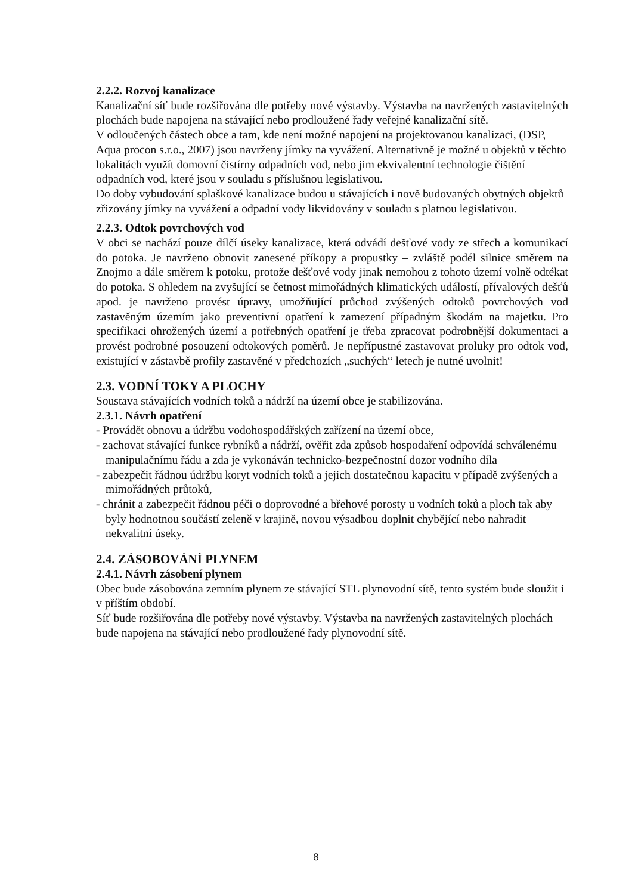2.2.2. Rozvoj kanalizace
Kanalizační síť bude rozšiřována dle potřeby nové výstavby. Výstavba na navržených zastavitelných plochách bude napojena na stávající nebo prodloužené řady veřejné kanalizační sítě.
V odloučených částech obce a tam, kde není možné napojení na projektovanou kanalizaci, (DSP, Aqua procon s.r.o., 2007) jsou navrženy jímky na vyvážení. Alternativně je možné u objektů v těchto lokalitách využít domovní čistírny odpadních vod, nebo jim ekvivalentní technologie čištění odpadních vod, které jsou v souladu s příslušnou legislativou.
Do doby vybudování splaškové kanalizace budou u stávajících i nově budovaných obytných objektů zřizovány jímky na vyvážení a odpadní vody likvidovány v souladu s platnou legislativou.
2.2.3. Odtok povrchových vod
V obci se nachází pouze dílčí úseky kanalizace, která odvádí dešťové vody ze střech a komunikací do potoka. Je navrženo obnovit zanesené příkopy a propustky – zvláště podél silnice směrem na Znojmo a dále směrem k potoku, protože dešťové vody jinak nemohou z tohoto území volně odtékat do potoka. S ohledem na zvyšující se četnost mimořádných klimatických událostí, přívalových dešťů apod. je navrženo provést úpravy, umožňující průchod zvýšených odtoků povrchových vod zastavěným územím jako preventivní opatření k zamezení případným škodám na majetku. Pro specifikaci ohrožených území a potřebných opatření je třeba zpracovat podrobnější dokumentaci a provést podrobné posouzení odtokových poměrů. Je nepřípustné zastavovat proluky pro odtok vod, existující v zástavbě profily zastavěné v předchozích „suchých“ letech je nutné uvolnit!
2.3. VODNÍ TOKY A PLOCHY
Soustava stávajících vodních toků a nádrží na území obce je stabilizována.
2.3.1. Návrh opatření
- Provádět obnovu a údržbu vodohospodářských zařízení na území obce,
- zachovat stávající funkce rybníků a nádrží, ověřit zda způsob hospodaření odpovídá schválenému manipulačnímu řádu a zda je vykonáván technicko-bezpečnostní dozor vodního díla
- zabezpečit řádnou údržbu koryt vodních toků a jejich dostatečnou kapacitu v případě zvýšených a mimořádných průtoků,
- chránit a zabezpečit řádnou péči o doprovodné a břehové porosty u vodních toků a ploch tak aby byly hodnotnou součástí zeleně v krajině, novou výsadbou doplnit chybějící nebo nahradit nekvalitní úseky.
2.4. ZÁSOBOVÁNÍ PLYNEM
2.4.1. Návrh zásobení plynem
Obec bude zásobována zemním plynem ze stávající STL plynovodní sítě, tento systém bude sloužit i v příštím období.
Síť bude rozšiřována dle potřeby nové výstavby. Výstavba na navržených zastavitelných plochách bude napojena na stávající nebo prodloužené řady plynovodní sítě.
8